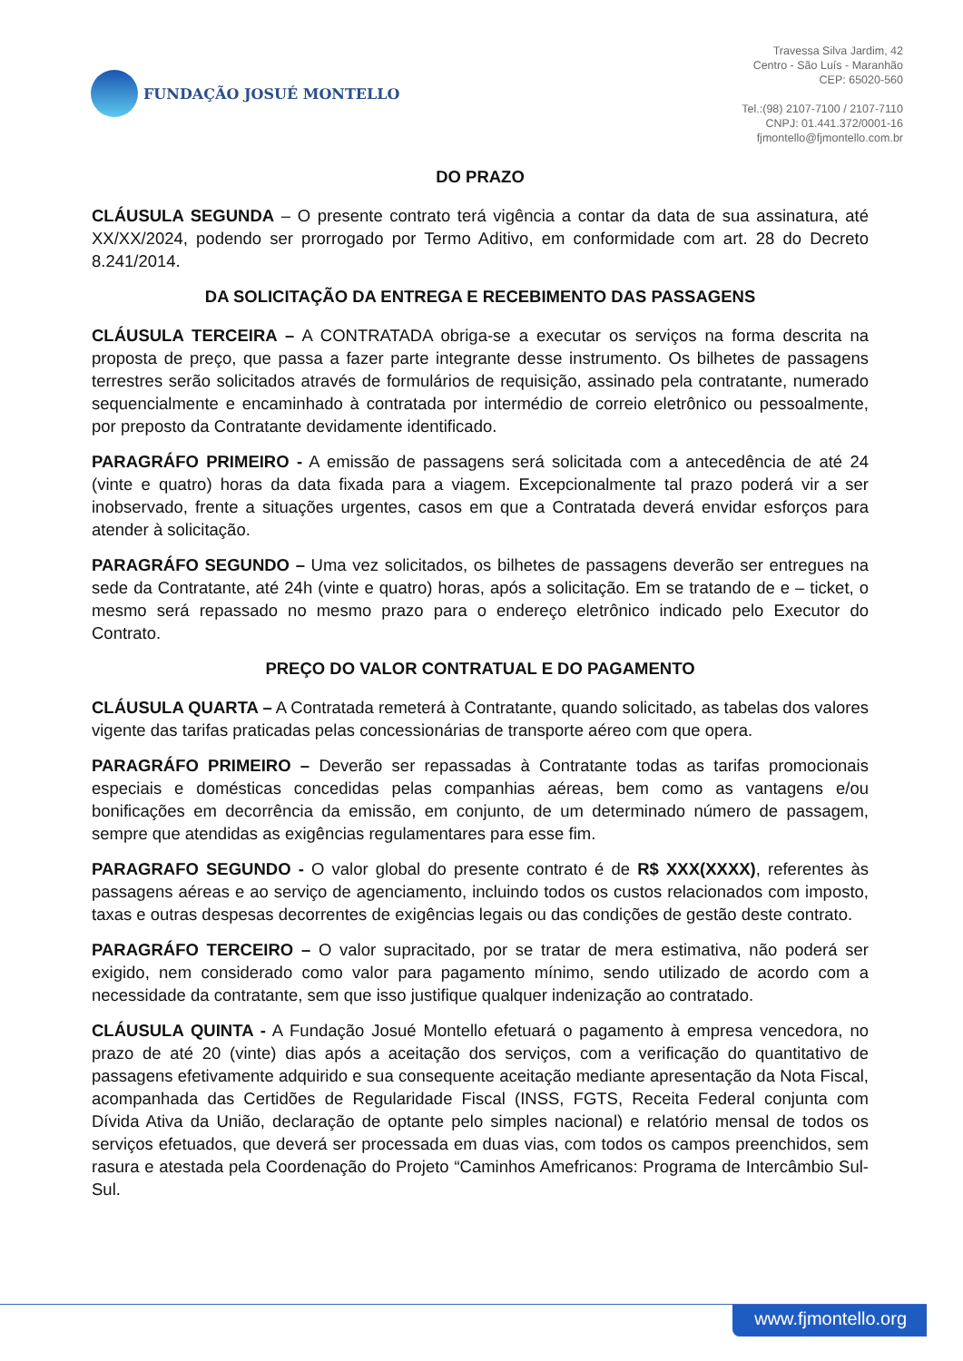FUNDAÇÃO JOSUÉ MONTELLO
Travessa Silva Jardim, 42
Centro - São Luís - Maranhão
CEP: 65020-560
Tel.:(98) 2107-7100 / 2107-7110
CNPJ: 01.441.372/0001-16
fjmontello@fjmontello.com.br
DO PRAZO
CLÁUSULA SEGUNDA – O presente contrato terá vigência a contar da data de sua assinatura, até XX/XX/2024, podendo ser prorrogado por Termo Aditivo, em conformidade com art. 28 do Decreto 8.241/2014.
DA SOLICITAÇÃO DA ENTREGA E RECEBIMENTO DAS PASSAGENS
CLÁUSULA TERCEIRA – A CONTRATADA obriga-se a executar os serviços na forma descrita na proposta de preço, que passa a fazer parte integrante desse instrumento. Os bilhetes de passagens terrestres serão solicitados através de formulários de requisição, assinado pela contratante, numerado sequencialmente e encaminhado à contratada por intermédio de correio eletrônico ou pessoalmente, por preposto da Contratante devidamente identificado.
PARAGRÁFO PRIMEIRO - A emissão de passagens será solicitada com a antecedência de até 24 (vinte e quatro) horas da data fixada para a viagem. Excepcionalmente tal prazo poderá vir a ser inobservado, frente a situações urgentes, casos em que a Contratada deverá envidar esforços para atender à solicitação.
PARAGRÁFO SEGUNDO – Uma vez solicitados, os bilhetes de passagens deverão ser entregues na sede da Contratante, até 24h (vinte e quatro) horas, após a solicitação. Em se tratando de e – ticket, o mesmo será repassado no mesmo prazo para o endereço eletrônico indicado pelo Executor do Contrato.
PREÇO DO VALOR CONTRATUAL E DO PAGAMENTO
CLÁUSULA QUARTA – A Contratada remeterá à Contratante, quando solicitado, as tabelas dos valores vigente das tarifas praticadas pelas concessionárias de transporte aéreo com que opera.
PARAGRÁFO PRIMEIRO – Deverão ser repassadas à Contratante todas as tarifas promocionais especiais e domésticas concedidas pelas companhias aéreas, bem como as vantagens e/ou bonificações em decorrência da emissão, em conjunto, de um determinado número de passagem, sempre que atendidas as exigências regulamentares para esse fim.
PARAGRAFO SEGUNDO - O valor global do presente contrato é de R$ XXX(XXXX), referentes às passagens aéreas e ao serviço de agenciamento, incluindo todos os custos relacionados com imposto, taxas e outras despesas decorrentes de exigências legais ou das condições de gestão deste contrato.
PARAGRÁFO TERCEIRO – O valor supracitado, por se tratar de mera estimativa, não poderá ser exigido, nem considerado como valor para pagamento mínimo, sendo utilizado de acordo com a necessidade da contratante, sem que isso justifique qualquer indenização ao contratado.
CLÁUSULA QUINTA - A Fundação Josué Montello efetuará o pagamento à empresa vencedora, no prazo de até 20 (vinte) dias após a aceitação dos serviços, com a verificação do quantitativo de passagens efetivamente adquirido e sua consequente aceitação mediante apresentação da Nota Fiscal, acompanhada das Certidões de Regularidade Fiscal (INSS, FGTS, Receita Federal conjunta com Dívida Ativa da União, declaração de optante pelo simples nacional) e relatório mensal de todos os serviços efetuados, que deverá ser processada em duas vias, com todos os campos preenchidos, sem rasura e atestada pela Coordenação do Projeto “Caminhos Amefricanos: Programa de Intercâmbio Sul-Sul.
www.fjmontello.org